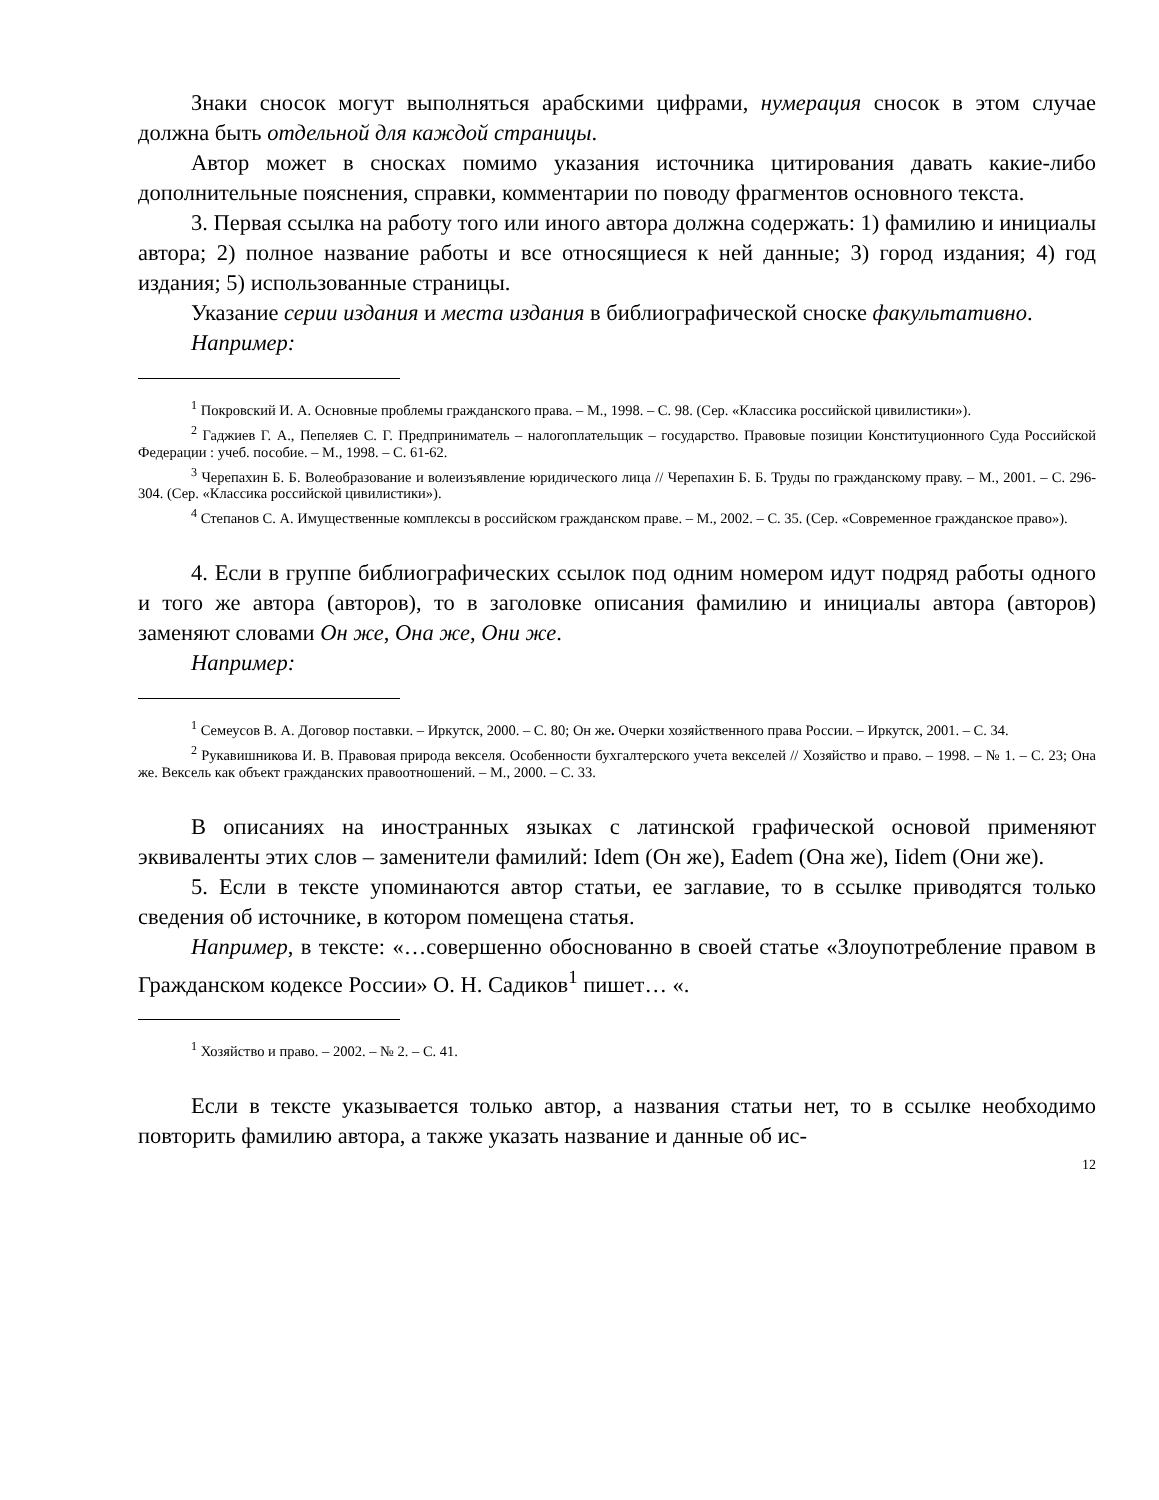Знаки сносок могут выполняться арабскими цифрами, нумерация сносок в этом случае должна быть отдельной для каждой страницы.
Автор может в сносках помимо указания источника цитирования давать какие-либо дополнительные пояснения, справки, комментарии по поводу фрагментов основного текста.
3. Первая ссылка на работу того или иного автора должна содержать: 1) фамилию и инициалы автора; 2) полное название работы и все относящиеся к ней данные; 3) город издания; 4) год издания; 5) использованные страницы.
Указание серии издания и места издания в библиографической сноске факультативно.
Например:
<sup>1</sup> Покровский И. А. Основные проблемы гражданского права. – М., 1998. – С. 98. (Сер. «Классика российской цивилистики»).
<sup>2</sup> Гаджиев Г. А., Пепеляев С. Г. Предприниматель – налогоплательщик – государство. Правовые позиции Конституционного Суда Российской Федерации : учеб. пособие. – М., 1998. – С. 61-62.
<sup>3</sup> Черепахин Б. Б. Волеобразование и волеизъявление юридического лица // Черепахин Б. Б. Труды по гражданскому праву. – М., 2001. – С. 296-304. (Сер. «Классика российской цивилистики»).
<sup>4</sup> Степанов С. А. Имущественные комплексы в российском гражданском праве. – М., 2002. – С. 35. (Сер. «Современное гражданское право»).
4. Если в группе библиографических ссылок под одним номером идут подряд работы одного и того же автора (авторов), то в заголовке описания фамилию и инициалы автора (авторов) заменяют словами Он же, Она же, Они же.
Например:
<sup>1</sup> Семеусов В. А. Договор поставки. – Иркутск, 2000. – С. 80; Он же. Очерки хозяйственного права России. – Иркутск, 2001. – С. 34.
<sup>2</sup> Рукавишникова И. В. Правовая природа векселя. Особенности бухгалтерского учета векселей // Хозяйство и право. – 1998. – № 1. – С. 23; Она же. Вексель как объект гражданских правоотношений. – М., 2000. – С. 33.
В описаниях на иностранных языках с латинской графической основой применяют эквиваленты этих слов – заменители фамилий: Idem (Он же), Eadem (Она же), Iidem (Они же).
5. Если в тексте упоминаются автор статьи, ее заглавие, то в ссылке приводятся только сведения об источнике, в котором помещена статья.
Например, в тексте: «…совершенно обоснованно в своей статье «Злоупотребление правом в Гражданском кодексе России» О. Н. Садиков<sup>1</sup> пишет… «.
<sup>1</sup> Хозяйство и право. – 2002. – № 2. – С. 41.
Если в тексте указывается только автор, а названия статьи нет, то в ссылке необходимо повторить фамилию автора, а также указать название и данные об ис-
12